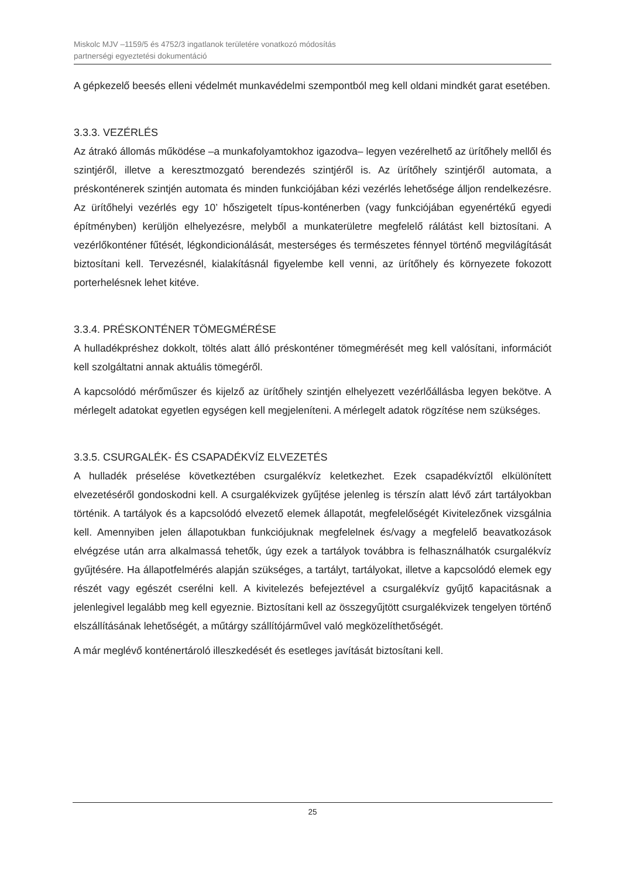Miskolc MJV –1159/5 és 4752/3 ingatlanok területére vonatkozó módosítás
partnerségi egyeztetési dokumentáció
A gépkezelő beesés elleni védelmét munkavédelmi szempontból meg kell oldani mindkét garat esetében.
3.3.3. VEZÉRLÉS
Az átrakó állomás működése –a munkafolyamtokhoz igazodva– legyen vezérelhető az ürítőhely mellől és szintjéről, illetve a keresztmozgató berendezés szintjéről is. Az ürítőhely szintjéről automata, a préskonténerek szintjén automata és minden funkciójában kézi vezérlés lehetősége álljon rendelkezésre. Az ürítőhelyi vezérlés egy 10’ hőszigetelt típus-konténerben (vagy funkciójában egyenértékű egyedi építményben) kerüljön elhelyezésre, melyből a munkaterületre megfelelő rálátást kell biztosítani. A vezérlőkonténer fűtését, légkondicionálását, mesterséges és természetes fénnyel történő megvilágítását biztosítani kell. Tervezésnél, kialakításnál figyelembe kell venni, az ürítőhely és környezete fokozott porterhelésnek lehet kitéve.
3.3.4. PRÉSKONTÉNER TÖMEGMÉRÉSE
A hulladékpréshez dokkolt, töltés alatt álló préskonténer tömegmérését meg kell valósítani, információt kell szolgáltatni annak aktuális tömegéről.
A kapcsolódó mérőműszer és kijelző az ürítőhely szintjén elhelyezett vezérlőállásba legyen bekötve. A mérlegelt adatokat egyetlen egységen kell megjeleníteni. A mérlegelt adatok rögzítése nem szükséges.
3.3.5. CSURGALÉK- ÉS CSAPADÉKVÍZ ELVEZETÉS
A hulladék préselése következtében csurgalékvíz keletkezhet. Ezek csapadékvíztől elkülönített elvezetéséről gondoskodni kell. A csurgalékvizek gyűjtése jelenleg is térszín alatt lévő zárt tartályokban történik. A tartályok és a kapcsolódó elvezető elemek állapotát, megfelelőségét Kivitelezőnek vizsgálnia kell. Amennyiben jelen állapotukban funkciójuknak megfelelnek és/vagy a megfelelő beavatkozások elvégzése után arra alkalmassá tehetők, úgy ezek a tartályok továbbra is felhasználhatók csurgalékvíz gyűjtésére. Ha állapotfelmérés alapján szükséges, a tartályt, tartályokat, illetve a kapcsolódó elemek egy részét vagy egészét cserélni kell. A kivitelezés befejeztével a csurgalékvíz gyűjtő kapacitásnak a jelenlegivel legalább meg kell egyeznie. Biztosítani kell az összegyűjtött csurgalékvizek tengelyen történő elszállításának lehetőségét, a műtárgy szállítójárművel való megközelíthetőségét.
A már meglévő konténertároló illeszkedését és esetleges javítását biztosítani kell.
25